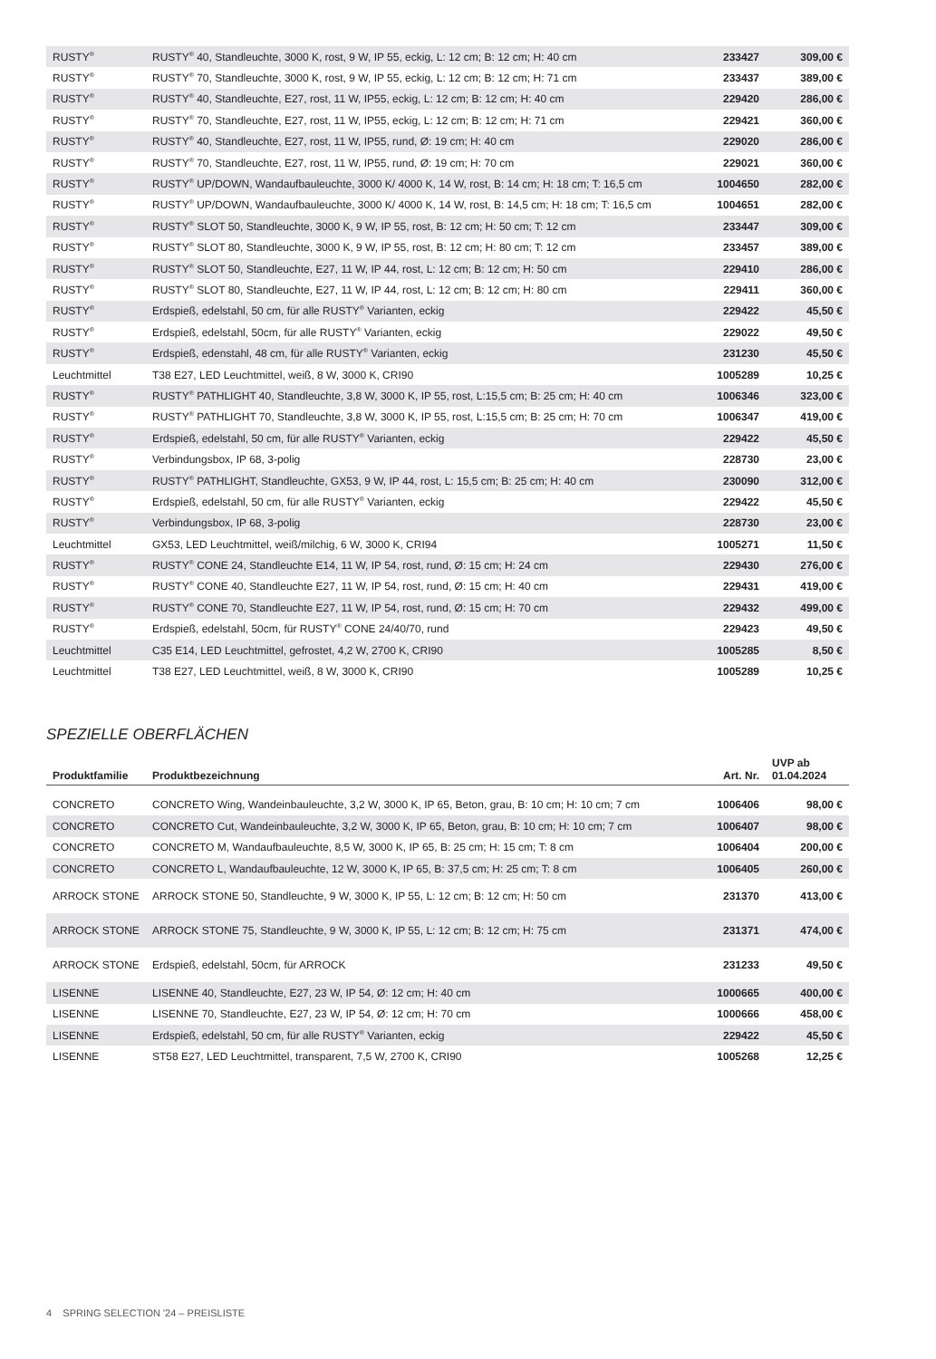| RUSTY<sup>®</sup> | RUSTY<sup>®</sup> 40, Standleuchte, 3000 K, rost, 9 W, IP 55, eckig, L: 12 cm; B: 12 cm; H: 40 cm | 233427 | 309,00 € |
| RUSTY<sup>®</sup> | RUSTY<sup>®</sup> 70, Standleuchte, 3000 K, rost, 9 W, IP 55, eckig, L: 12 cm; B: 12 cm; H: 71 cm | 233437 | 389,00 € |
| RUSTY<sup>®</sup> | RUSTY<sup>®</sup> 40, Standleuchte, E27, rost, 11 W, IP55, eckig, L: 12 cm; B: 12 cm; H: 40 cm | 229420 | 286,00 € |
| RUSTY<sup>®</sup> | RUSTY<sup>®</sup> 70, Standleuchte, E27, rost, 11 W, IP55, eckig, L: 12 cm; B: 12 cm; H: 71 cm | 229421 | 360,00 € |
| RUSTY<sup>®</sup> | RUSTY<sup>®</sup> 40, Standleuchte, E27, rost, 11 W, IP55, rund, Ø: 19 cm; H: 40 cm | 229020 | 286,00 € |
| RUSTY<sup>®</sup> | RUSTY<sup>®</sup> 70, Standleuchte, E27, rost, 11 W, IP55, rund, Ø: 19 cm; H: 70 cm | 229021 | 360,00 € |
| RUSTY<sup>®</sup> | RUSTY<sup>®</sup> UP/DOWN, Wandaufbauleuchte, 3000 K/ 4000 K, 14 W, rost, B: 14 cm; H: 18 cm; T: 16,5 cm | 1004650 | 282,00 € |
| RUSTY<sup>®</sup> | RUSTY<sup>®</sup> UP/DOWN, Wandaufbauleuchte, 3000 K/ 4000 K, 14 W, rost, B: 14,5 cm; H: 18 cm; T: 16,5 cm | 1004651 | 282,00 € |
| RUSTY<sup>®</sup> | RUSTY<sup>®</sup> SLOT 50, Standleuchte, 3000 K, 9 W, IP 55, rost, B: 12 cm; H: 50 cm; T: 12 cm | 233447 | 309,00 € |
| RUSTY<sup>®</sup> | RUSTY<sup>®</sup> SLOT 80, Standleuchte, 3000 K, 9 W, IP 55, rost, B: 12 cm; H: 80 cm; T: 12 cm | 233457 | 389,00 € |
| RUSTY<sup>®</sup> | RUSTY<sup>®</sup> SLOT 50, Standleuchte, E27, 11 W, IP 44, rost, L: 12 cm; B: 12 cm; H: 50 cm | 229410 | 286,00 € |
| RUSTY<sup>®</sup> | RUSTY<sup>®</sup> SLOT 80, Standleuchte, E27, 11 W, IP 44, rost, L: 12 cm; B: 12 cm; H: 80 cm | 229411 | 360,00 € |
| RUSTY<sup>®</sup> | Erdspieß, edelstahl, 50 cm, für alle RUSTY<sup>®</sup> Varianten, eckig | 229422 | 45,50 € |
| RUSTY<sup>®</sup> | Erdspieß, edelstahl, 50cm, für alle RUSTY<sup>®</sup> Varianten, eckig | 229022 | 49,50 € |
| RUSTY<sup>®</sup> | Erdspieß, edenstahl, 48 cm, für alle RUSTY<sup>®</sup> Varianten, eckig | 231230 | 45,50 € |
| Leuchtmittel | T38 E27, LED Leuchtmittel, weiß, 8 W, 3000 K, CRI90 | 1005289 | 10,25 € |
| RUSTY<sup>®</sup> | RUSTY<sup>®</sup> PATHLIGHT 40, Standleuchte, 3,8 W, 3000 K, IP 55, rost, L:15,5 cm; B: 25 cm; H: 40 cm | 1006346 | 323,00 € |
| RUSTY<sup>®</sup> | RUSTY<sup>®</sup> PATHLIGHT 70, Standleuchte, 3,8 W, 3000 K, IP 55, rost, L:15,5 cm; B: 25 cm; H: 70 cm | 1006347 | 419,00 € |
| RUSTY<sup>®</sup> | Erdspieß, edelstahl, 50 cm, für alle RUSTY<sup>®</sup> Varianten, eckig | 229422 | 45,50 € |
| RUSTY<sup>®</sup> | Verbindungsbox, IP 68, 3-polig | 228730 | 23,00 € |
| RUSTY<sup>®</sup> | RUSTY<sup>®</sup> PATHLIGHT, Standleuchte, GX53, 9 W, IP 44, rost, L: 15,5 cm; B: 25 cm; H: 40 cm | 230090 | 312,00 € |
| RUSTY<sup>®</sup> | Erdspieß, edelstahl, 50 cm, für alle RUSTY<sup>®</sup> Varianten, eckig | 229422 | 45,50 € |
| RUSTY<sup>®</sup> | Verbindungsbox, IP 68, 3-polig | 228730 | 23,00 € |
| Leuchtmittel | GX53, LED Leuchtmittel, weiß/milchig, 6 W, 3000 K, CRI94 | 1005271 | 11,50 € |
| RUSTY<sup>®</sup> | RUSTY<sup>®</sup> CONE 24, Standleuchte E14, 11 W, IP 54, rost, rund, Ø: 15 cm; H: 24 cm | 229430 | 276,00 € |
| RUSTY<sup>®</sup> | RUSTY<sup>®</sup> CONE 40, Standleuchte E27, 11 W, IP 54, rost, rund, Ø: 15 cm; H: 40 cm | 229431 | 419,00 € |
| RUSTY<sup>®</sup> | RUSTY<sup>®</sup> CONE 70, Standleuchte E27, 11 W, IP 54, rost, rund, Ø: 15 cm; H: 70 cm | 229432 | 499,00 € |
| RUSTY<sup>®</sup> | Erdspieß, edelstahl, 50cm, für RUSTY<sup>®</sup> CONE 24/40/70, rund | 229423 | 49,50 € |
| Leuchtmittel | C35 E14, LED Leuchtmittel, gefrostet, 4,2 W, 2700 K, CRI90 | 1005285 | 8,50 € |
| Leuchtmittel | T38 E27, LED Leuchtmittel, weiß, 8 W, 3000 K, CRI90 | 1005289 | 10,25 € |
SPEZIELLE OBERFLÄCHEN
| Produktfamilie | Produktbezeichnung | Art. Nr. | UVP ab 01.04.2024 |
| --- | --- | --- | --- |
| CONCRETO | CONCRETO Wing, Wandeinbauleuchte, 3,2 W, 3000 K, IP 65, Beton, grau, B: 10 cm; H: 10 cm; 7 cm | 1006406 | 98,00 € |
| CONCRETO | CONCRETO Cut, Wandeinbauleuchte, 3,2 W, 3000 K, IP 65, Beton, grau, B: 10 cm; H: 10 cm; 7 cm | 1006407 | 98,00 € |
| CONCRETO | CONCRETO M, Wandaufbauleuchte, 8,5 W, 3000 K, IP 65, B: 25 cm; H: 15 cm; T: 8 cm | 1006404 | 200,00 € |
| CONCRETO | CONCRETO L, Wandaufbauleuchte, 12 W, 3000 K, IP 65, B: 37,5 cm; H: 25 cm; T: 8 cm | 1006405 | 260,00 € |
| ARROCK STONE | ARROCK STONE 50, Standleuchte, 9 W, 3000 K, IP 55, L: 12 cm; B: 12 cm; H: 50 cm | 231370 | 413,00 € |
| ARROCK STONE | ARROCK STONE 75, Standleuchte, 9 W, 3000 K, IP 55, L: 12 cm; B: 12 cm; H: 75 cm | 231371 | 474,00 € |
| ARROCK STONE | Erdspieß, edelstahl, 50cm, für ARROCK | 231233 | 49,50 € |
| LISENNE | LISENNE 40, Standleuchte, E27, 23 W, IP 54, Ø: 12 cm; H: 40 cm | 1000665 | 400,00 € |
| LISENNE | LISENNE 70, Standleuchte, E27, 23 W, IP 54, Ø: 12 cm; H: 70 cm | 1000666 | 458,00 € |
| LISENNE | Erdspieß, edelstahl, 50 cm, für alle RUSTY<sup>®</sup> Varianten, eckig | 229422 | 45,50 € |
| LISENNE | ST58 E27, LED Leuchtmittel, transparent, 7,5 W, 2700 K, CRI90 | 1005268 | 12,25 € |
4 SPRING SELECTION '24 – PREISLISTE